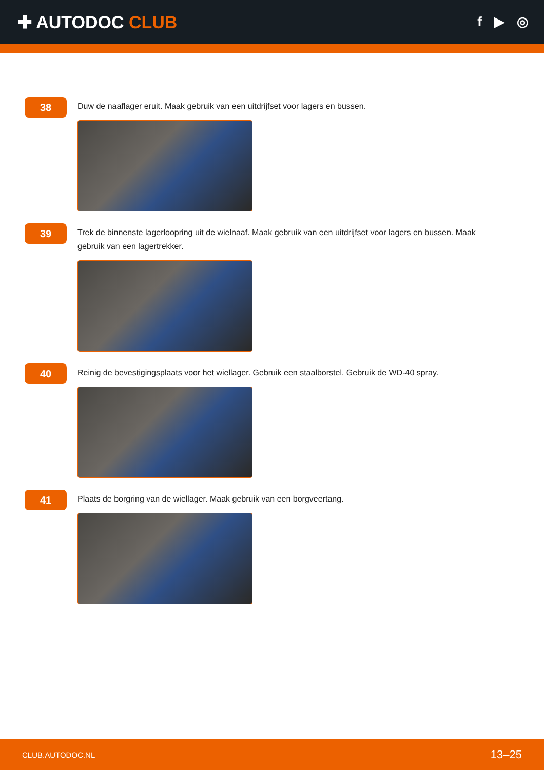✚ AUTODOC CLUB
f ▶ ◎
38
Duw de naaflager eruit. Maak gebruik van een uitdrijfset voor lagers en bussen.
39
Trek de binnenste lagerloopring uit de wielnaaf. Maak gebruik van een uitdrijfset voor lagers en bussen. Maak gebruik van een lagertrekker.
40
Reinig de bevestigingsplaats voor het wiellager. Gebruik een staalborstel. Gebruik de WD-40 spray.
41
Plaats de borgring van de wiellager. Maak gebruik van een borgveertang.
CLUB.AUTODOC.NL 13–25